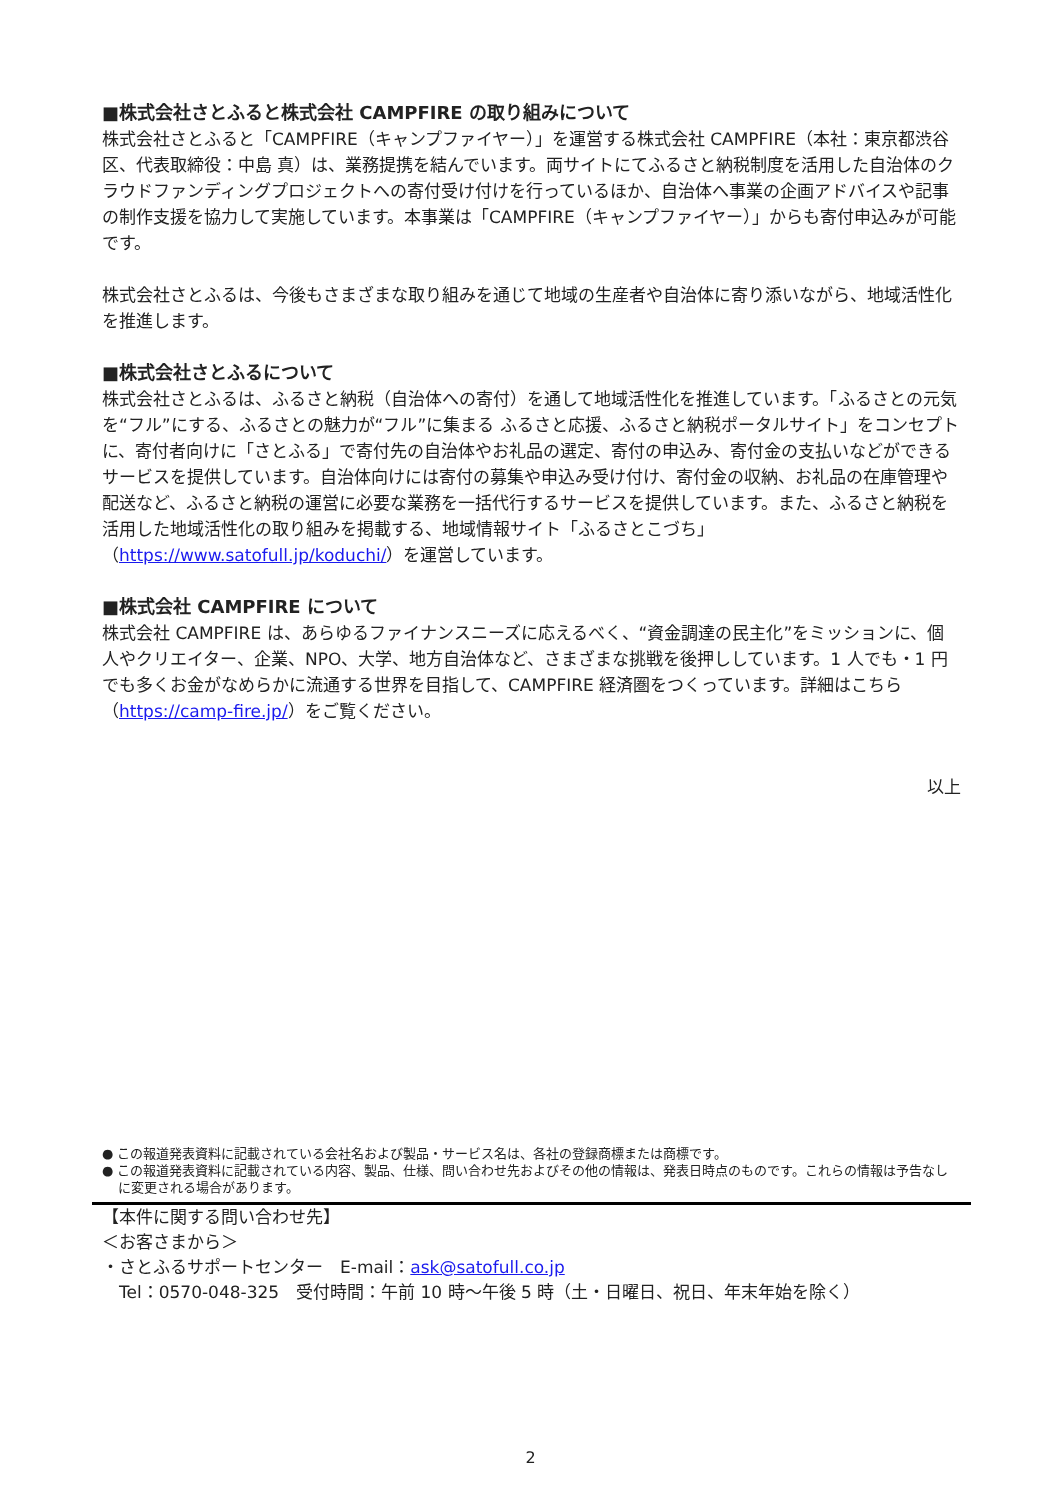■株式会社さとふると株式会社 CAMPFIRE の取り組みについて
株式会社さとふると「CAMPFIRE（キャンプファイヤー）」を運営する株式会社 CAMPFIRE（本社：東京都渋谷区、代表取締役：中島 真）は、業務提携を結んでいます。両サイトにてふるさと納税制度を活用した自治体のクラウドファンディングプロジェクトへの寄付受け付けを行っているほか、自治体へ事業の企画アドバイスや記事の制作支援を協力して実施しています。本事業は「CAMPFIRE（キャンプファイヤー）」からも寄付申込みが可能です。
株式会社さとふるは、今後もさまざまな取り組みを通じて地域の生産者や自治体に寄り添いながら、地域活性化を推進します。
■株式会社さとふるについて
株式会社さとふるは、ふるさと納税（自治体への寄付）を通して地域活性化を推進しています。「ふるさとの元気を“フル”にする、ふるさとの魅力が“フル”に集まる ふるさと応援、ふるさと納税ポータルサイト」をコンセプトに、寄付者向けに「さとふる」で寄付先の自治体やお礼品の選定、寄付の申込み、寄付金の支払いなどができるサービスを提供しています。自治体向けには寄付の募集や申込み受け付け、寄付金の収納、お礼品の在庫管理や配送など、ふるさと納税の運営に必要な業務を一括代行するサービスを提供しています。また、ふるさと納税を活用した地域活性化の取り組みを掲載する、地域情報サイト「ふるさとこづち」（https://www.satofull.jp/koduchi/）を運営しています。
■株式会社 CAMPFIRE について
株式会社 CAMPFIRE は、あらゆるファイナンスニーズに応えるべく、“資金調達の民主化”をミッションに、個人やクリエイター、企業、NPO、大学、地方自治体など、さまざまな挑戦を後押ししています。1 人でも・1 円でも多くお金がなめらかに流通する世界を目指して、CAMPFIRE 経済圏をつくっています。詳細はこちら（https://camp-fire.jp/）をご覧ください。
以上
● この報道発表資料に記載されている会社名および製品・サービス名は、各社の登録商標または商標です。
● この報道発表資料に記載されている内容、製品、仕様、問い合わせ先およびその他の情報は、発表日時点のものです。これらの情報は予告なしに変更される場合があります。
【本件に関する問い合わせ先】
＜お客さまから＞
・さとふるサポートセンター　E-mail：ask@satofull.co.jp
　Tel：0570-048-325　受付時間：午前 10 時～午後 5 時（土・日曜日、祝日、年末年始を除く）
2